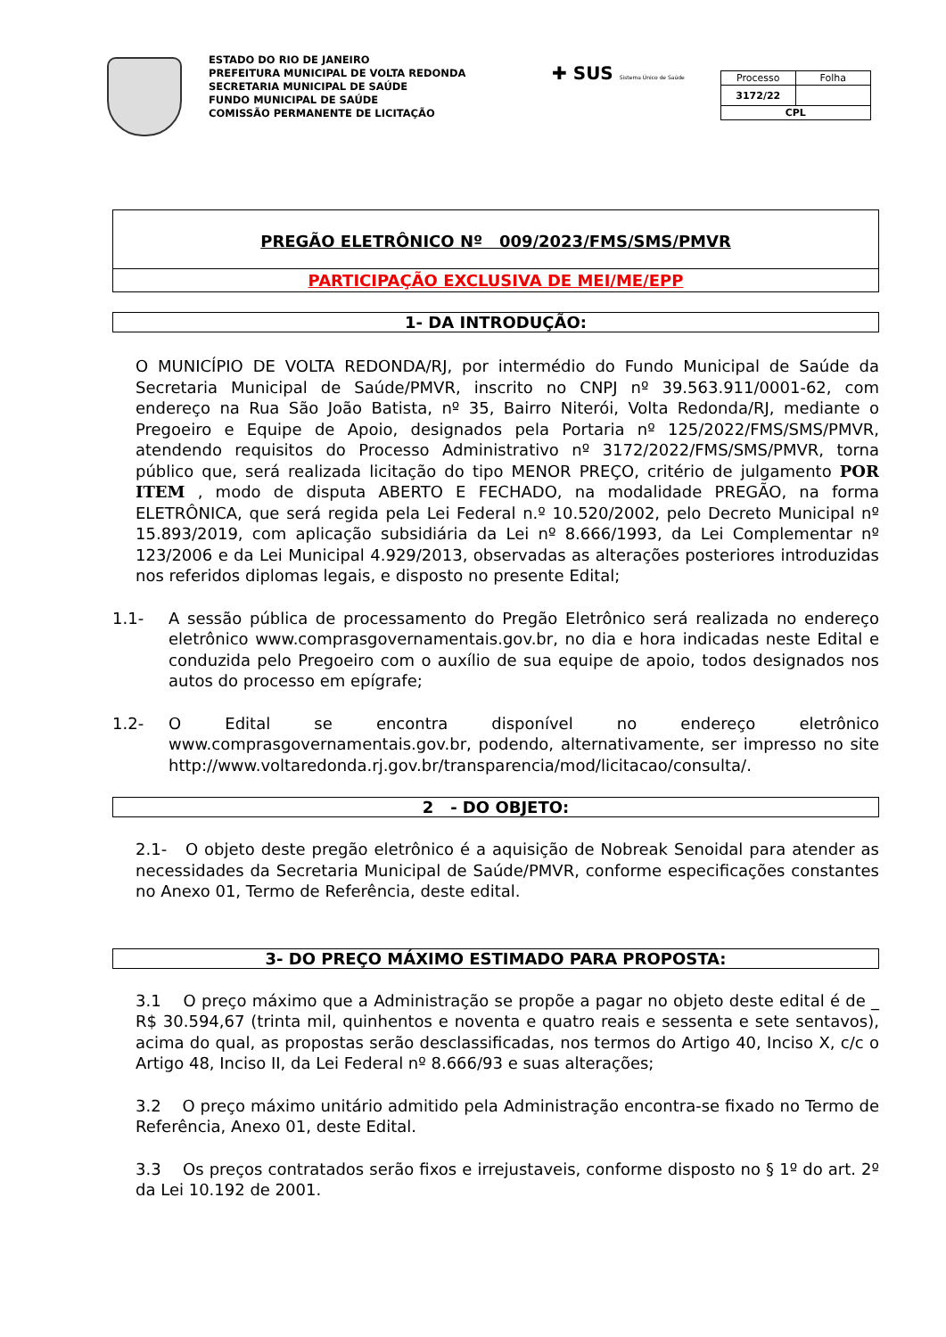ESTADO DO RIO DE JANEIRO
PREFEITURA MUNICIPAL DE VOLTA REDONDA
SECRETARIA MUNICIPAL DE SAÚDE
FUNDO MUNICIPAL DE SAÚDE
COMISSÃO PERMANENTE DE LICITAÇÃO
✚ SUS Sistema Único de Saúde
| Processo | Folha |
| 3172/22 | |
| CPL | |
PREGÃO ELETRÔNICO Nº 009/2023/FMS/SMS/PMVR
PARTICIPAÇÃO EXCLUSIVA DE MEI/ME/EPP
1- DA INTRODUÇÃO:
O MUNICÍPIO DE VOLTA REDONDA/RJ, por intermédio do Fundo Municipal de Saúde da Secretaria Municipal de Saúde/PMVR, inscrito no CNPJ nº 39.563.911/0001-62, com endereço na Rua São João Batista, nº 35, Bairro Niterói, Volta Redonda/RJ, mediante o Pregoeiro e Equipe de Apoio, designados pela Portaria nº 125/2022/FMS/SMS/PMVR, atendendo requisitos do Processo Administrativo nº 3172/2022/FMS/SMS/PMVR, torna público que, será realizada licitação do tipo MENOR PREÇO, critério de julgamento POR ITEM , modo de disputa ABERTO E FECHADO, na modalidade PREGÃO, na forma ELETRÔNICA, que será regida pela Lei Federal n.º 10.520/2002, pelo Decreto Municipal nº 15.893/2019, com aplicação subsidiária da Lei nº 8.666/1993, da Lei Complementar nº 123/2006 e da Lei Municipal 4.929/2013, observadas as alterações posteriores introduzidas nos referidos diplomas legais, e disposto no presente Edital;
1.1- A sessão pública de processamento do Pregão Eletrônico será realizada no endereço eletrônico www.comprasgovernamentais.gov.br, no dia e hora indicadas neste Edital e conduzida pelo Pregoeiro com o auxílio de sua equipe de apoio, todos designados nos autos do processo em epígrafe;
1.2- O Edital se encontra disponível no endereço eletrônico www.comprasgovernamentais.gov.br, podendo, alternativamente, ser impresso no site http://www.voltaredonda.rj.gov.br/transparencia/mod/licitacao/consulta/.
2 - DO OBJETO:
2.1- O objeto deste pregão eletrônico é a aquisição de Nobreak Senoidal para atender as necessidades da Secretaria Municipal de Saúde/PMVR, conforme especificações constantes no Anexo 01, Termo de Referência, deste edital.
3- DO PREÇO MÁXIMO ESTIMADO PARA PROPOSTA:
3.1 O preço máximo que a Administração se propõe a pagar no objeto deste edital é de _ R$ 30.594,67 (trinta mil, quinhentos e noventa e quatro reais e sessenta e sete sentavos), acima do qual, as propostas serão desclassificadas, nos termos do Artigo 40, Inciso X, c/c o Artigo 48, Inciso II, da Lei Federal nº 8.666/93 e suas alterações;
3.2 O preço máximo unitário admitido pela Administração encontra-se fixado no Termo de Referência, Anexo 01, deste Edital.
3.3 Os preços contratados serão fixos e irrejustaveis, conforme disposto no § 1º do art. 2º da Lei 10.192 de 2001.